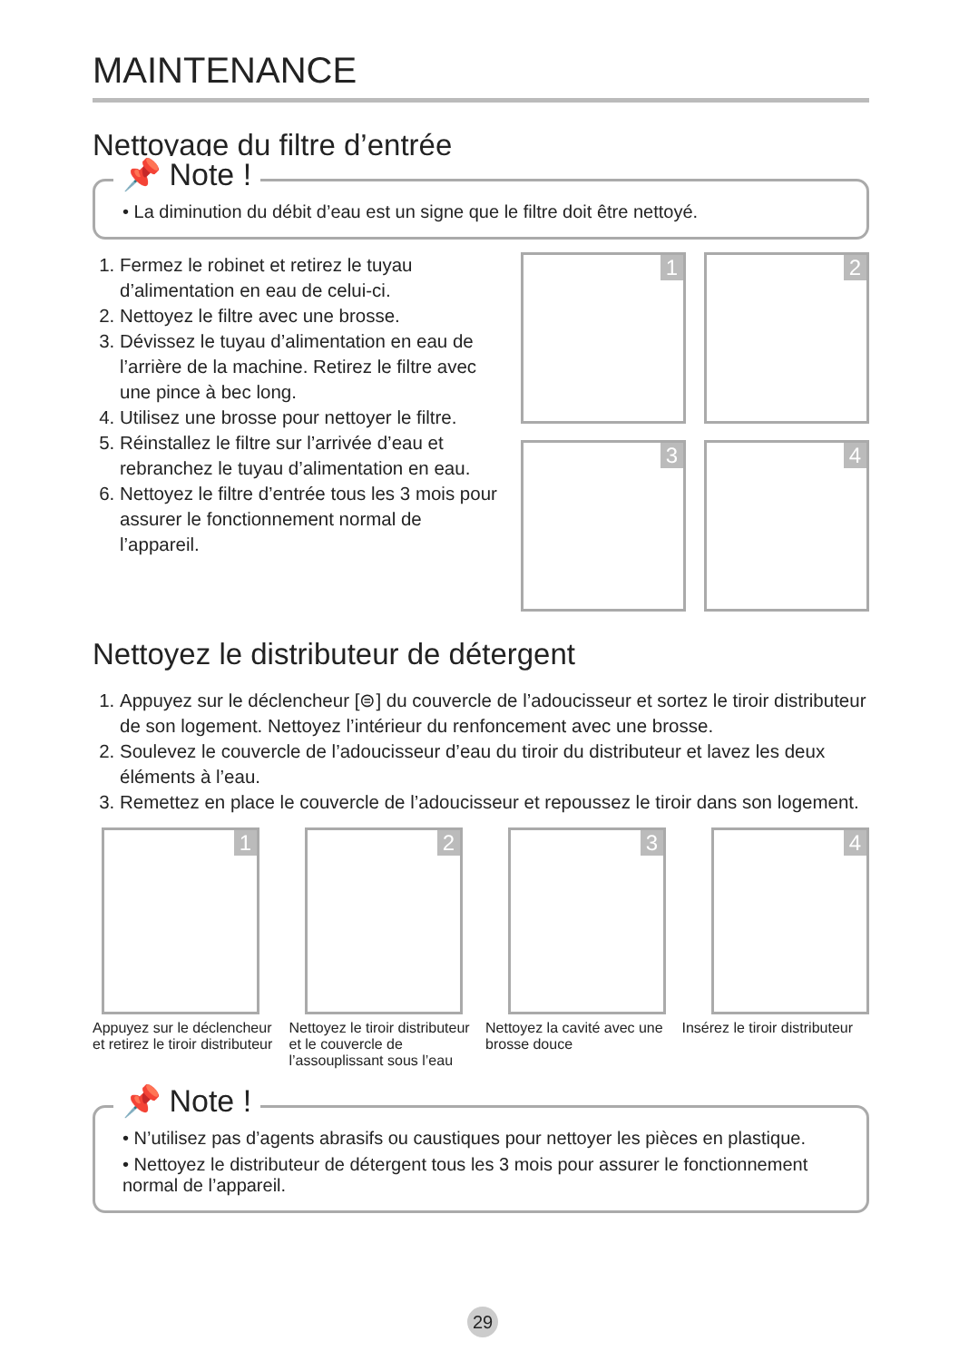MAINTENANCE
Nettoyage du filtre d’entrée
📌 Note !
• La diminution du débit d’eau est un signe que le filtre doit être nettoyé.
1. Fermez le robinet et retirez le tuyau d’alimentation en eau de celui-ci.
2. Nettoyez le filtre avec une brosse.
3. Dévissez le tuyau d’alimentation en eau de l’arrière de la machine. Retirez le filtre avec une pince à bec long.
4. Utilisez une brosse pour nettoyer le filtre.
5. Réinstallez le filtre sur l’arrivée d’eau et rebranchez le tuyau d’alimentation en eau.
6. Nettoyez le filtre d’entrée tous les 3 mois pour assurer le fonctionnement normal de l’appareil.
1
2
3
4
Nettoyez le distributeur de détergent
1. Appuyez sur le déclencheur [⊜] du couvercle de l’adoucisseur et sortez le tiroir distributeur de son logement. Nettoyez l’intérieur du renfoncement avec une brosse.
2. Soulevez le couvercle de l’adoucisseur d’eau du tiroir du distributeur et lavez les deux éléments à l’eau.
3. Remettez en place le couvercle de l’adoucisseur et repoussez le tiroir dans son logement.
1
2
3
4
Appuyez sur le déclencheur et retirez le tiroir distributeur
Nettoyez le tiroir distributeur et le couvercle de l’assouplissant sous l’eau
Nettoyez la cavité avec une brosse douce
Insérez le tiroir distributeur
📌 Note !
• N’utilisez pas d’agents abrasifs ou caustiques pour nettoyer les pièces en plastique.
• Nettoyez le distributeur de détergent tous les 3 mois pour assurer le fonctionnement normal de l’appareil.
29